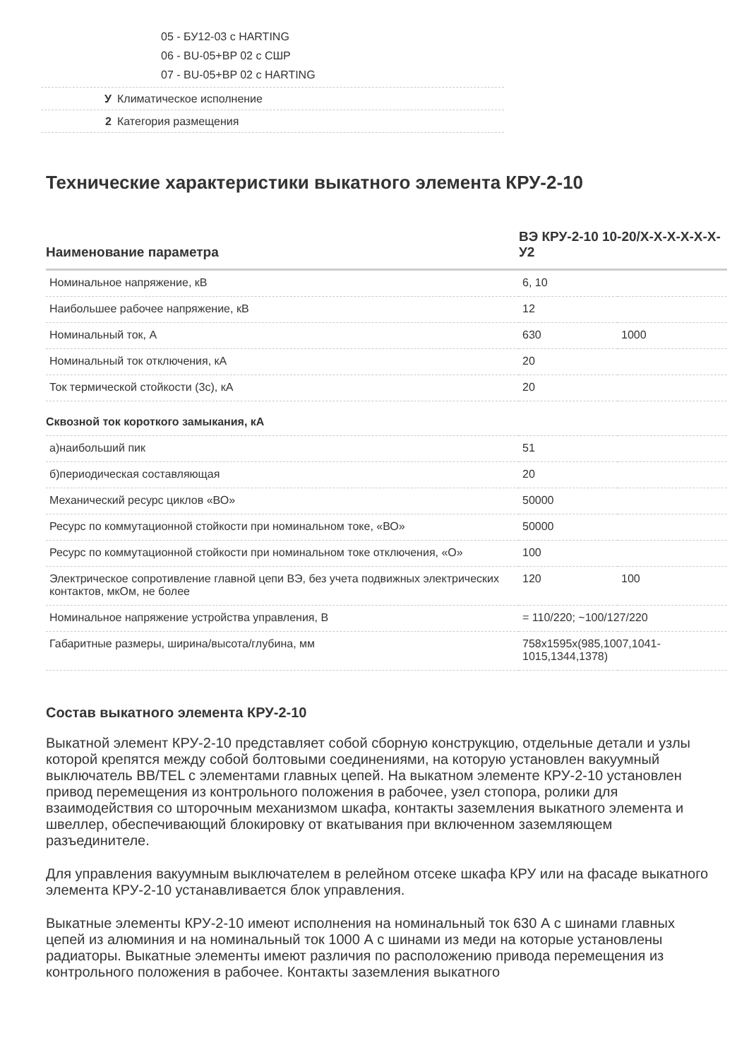05 - БУ12-03 с HARTING
06 - BU-05+BP 02 с СШР
07 - BU-05+BP 02 с HARTING
У Климатическое исполнение
2 Категория размещения
Технические характеристики выкатного элемента КРУ-2-10
| Наименование параметра | ВЭ КРУ-2-10 10-20/Х-Х-Х-Х-Х-Х-У2 | |
| --- | --- | --- |
| Номинальное напряжение, кВ | 6, 10 | |
| Наибольшее рабочее напряжение, кВ | 12 | |
| Номинальный ток, А | 630 | 1000 |
| Номинальный ток отключения, кА | 20 | |
| Ток термической стойкости (3с), кА | 20 | |
| Сквозной ток короткого замыкания, кА | | |
| а)наибольший пик | 51 | |
| б)периодическая составляющая | 20 | |
| Механический ресурс циклов «ВО» | 50000 | |
| Ресурс по коммутационной стойкости при номинальном токе, «ВО» | 50000 | |
| Ресурс по коммутационной стойкости при номинальном токе отключения, «О» | 100 | |
| Электрическое сопротивление главной цепи ВЭ, без учета подвижных электрических контактов, мкОм, не более | 120 | 100 |
| Номинальное напряжение устройства управления, В | = 110/220; ~100/127/220 | |
| Габаритные размеры, ширина/высота/глубина, мм | 758x1595x(985,1007,1041-1015,1344,1378) | |
Состав выкатного элемента КРУ-2-10
Выкатной элемент КРУ-2-10 представляет собой сборную конструкцию, отдельные детали и узлы которой крепятся между собой болтовыми соединениями, на которую установлен вакуумный выключатель BB/TEL с элементами главных цепей. На выкатном элементе КРУ-2-10 установлен привод перемещения из контрольного положения в рабочее, узел стопора, ролики для взаимодействия со шторочным механизмом шкафа, контакты заземления выкатного элемента и швеллер, обеспечивающий блокировку от вкатывания при включенном заземляющем разъединителе.
Для управления вакуумным выключателем в релейном отсеке шкафа КРУ или на фасаде выкатного элемента КРУ-2-10 устанавливается блок управления.
Выкатные элементы КРУ-2-10 имеют исполнения на номинальный ток 630 А с шинами главных цепей из алюминия и на номинальный ток 1000 А с шинами из меди на которые установлены радиаторы. Выкатные элементы имеют различия по расположению привода перемещения из контрольного положения в рабочее. Контакты заземления выкатного